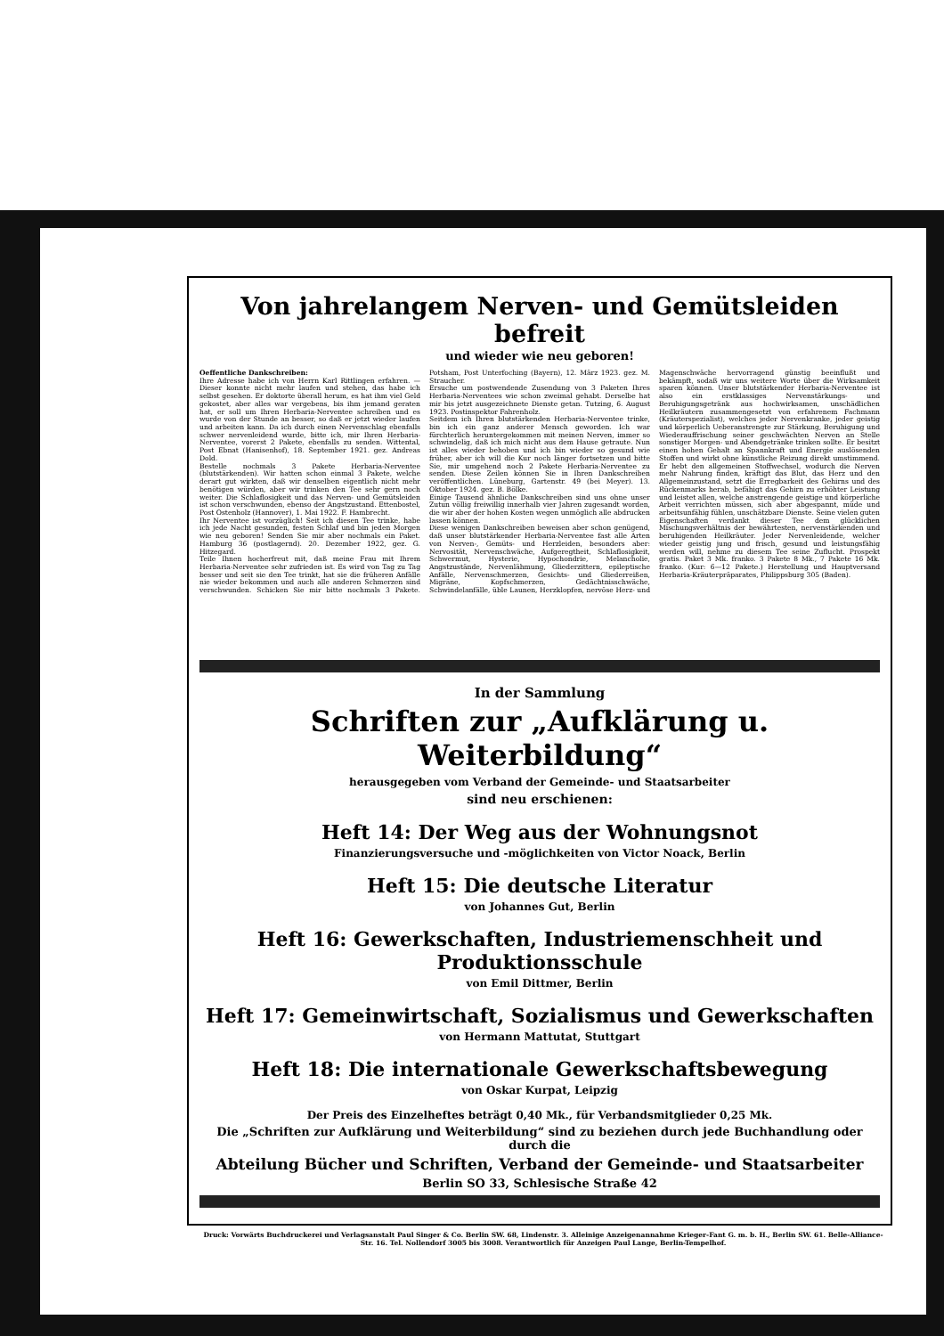Von jahrelangem Nerven- und Gemütsleiden befreit
und wieder wie neu geboren!
Oeffentliche Dankschreiben:
Ihre Adresse habe ich von Herrn Karl Rittlingen erfahren. — Dieser konnte nicht mehr laufen und stehen, das habe ich selbst gesehen. Er doktorte überall herum, es hat ihm viel Geld gekostet, aber alles war vergebens, bis ihm jemand geraten hat, er soll um Ihren Herbaria-Nerventee schreiben und es wurde von der Stunde an besser, so daß er jetzt wieder laufen und arbeiten kann. Da ich durch einen Nervenschlag ebenfalls schwer nervenleidend wurde, bitte ich, mir Ihren Herbaria-Nerventee, vorerst 2 Pakete, ebenfalls zu senden. Wittental, Post Ebnat (Hanisenhof), 18. September 1921. gez. Andreas Dold.
Bestelle nochmals 3 Pakete Herbaria-Nerventee (blutstärkenden). Wir hatten schon einmal 3 Pakete, welche derart gut wirkten, daß wir denselben eigentlich nicht mehr benötigen würden, aber wir trinken den Tee sehr gern noch weiter. Die Schlaflosigkeit und das Nerven- und Gemütsleiden ist schon verschwunden, ebenso der Angstzustand. Ettenbostel, Post Ostenholz (Hannover), 1. Mai 1922. F. Hambrecht.
Ihr Nerventee ist vorzüglich! Seit ich diesen Tee trinke, habe ich jede Nacht gesunden, festen Schlaf und bin jeden Morgen wie neu geboren! Senden Sie mir aber nochmals ein Paket. Hamburg 36 (postlagernd). 20. Dezember 1922, gez. G. Hitzegard.
Teile Ihnen hocherfreut mit, daß meine Frau mit Ihrem Herbaria-Nerventee sehr zufrieden ist. Es wird von Tag zu Tag besser und seit sie den Tee trinkt, hat sie die früheren Anfälle nie wieder bekommen und auch alle anderen Schmerzen sind verschwunden. Schicken Sie mir bitte nochmals 3 Pakete. Potsham, Post Unterfoching (Bayern), 12. März 1923. gez. M. Straucher.
Ersuche um postwendende Zusendung von 3 Paketen Ihres Herbaria-Nerventees wie schon zweimal gehabt. Derselbe hat mir bis jetzt ausgezeichnete Dienste getan. Tutzing, 6. August 1923. Postinspektor Fahrenholz.
Seitdem ich Ihren blutstärkenden Herbaria-Nerventee trinke, bin ich ein ganz anderer Mensch geworden. Ich war fürchterlich heruntergekommen mit meinen Nerven, immer so schwindelig, daß ich mich nicht aus dem Hause getraute. Nun ist alles wieder behoben und ich bin wieder so gesund wie früher, aber ich will die Kur noch länger fortsetzen und bitte Sie, mir umgehend noch 2 Pakete Herbaria-Nerventee zu senden. Diese Zeilen können Sie in Ihren Dankschreiben veröffentlichen. Lüneburg, Gartenstr. 49 (bei Meyer). 13. Oktober 1924. gez. B. Bölke.
Einige Tausend ähnliche Dankschreiben sind uns ohne unser Zutun völlig freiwillig innerhalb vier Jahren zugesandt worden, die wir aber der hohen Kosten wegen unmöglich alle abdrucken lassen können.
Diese wenigen Dankschreiben beweisen aber schon genügend, daß unser blutstärkender Herbaria-Nerventee fast alle Arten von Nerven-, Gemüts- und Herzleiden, besonders aber: Nervosität, Nervenschwäche, Aufgeregtheit, Schlaflosigkeit, Schwermut, Hysterie, Hypochondrie, Melancholie, Angstzustände, Nervenlähmung, Gliederzittern, epileptische Anfälle, Nervenschmerzen, Gesichts- und Gliederreißen, Migräne, Kopfschmerzen, Gedächtnisschwäche, Schwindelanfälle, üble Launen, Herzklopfen, nervöse Herz- und Magenschwäche hervorragend günstig beeinflußt und bekämpft, sodaß wir uns weitere Worte über die Wirksamkeit sparen können. Unser blutstärkender Herbaria-Nerventee ist also ein erstklassiges Nervenstärkungs- und Beruhigungsgetränk aus hochwirksamen, unschädlichen Heilkräutern zusammengesetzt von erfahrenem Fachmann (Kräuterspezialist), welches jeder Nervenkranke, jeder geistig und körperlich Ueberanstrengte zur Stärkung, Beruhigung und Wiederauffrischung seiner geschwächten Nerven an Stelle sonstiger Morgen- und Abendgetränke trinken sollte. Er besitzt einen hohen Gehalt an Spannkraft und Energie auslösenden Stoffen und wirkt ohne künstliche Reizung direkt umstimmend. Er hebt den allgemeinen Stoffwechsel, wodurch die Nerven mehr Nahrung finden, kräftigt das Blut, das Herz und den Allgemeinzustand, setzt die Erregbarkeit des Gehirns und des Rückenmarks herab, befähigt das Gehirn zu erhöhter Leistung und leistet allen, welche anstrengende geistige und körperliche Arbeit verrichten müssen, sich aber abgespannt, müde und arbeitsunfähig fühlen, unschätzbare Dienste. Seine vielen guten Eigenschaften verdankt dieser Tee dem glücklichen Mischungsverhältnis der bewährtesten, nervenstärkenden und beruhigenden Heilkräuter. Jeder Nervenleidende, welcher wieder geistig jung und frisch, gesund und leistungsfähig werden will, nehme zu diesem Tee seine Zuflucht. Prospekt gratis. Paket 3 Mk. franko. 3 Pakete 8 Mk., 7 Pakete 16 Mk. franko. (Kur: 6—12 Pakete.) Herstellung und Hauptversand Herbaria-Kräuterpräparates, Philippsburg 305 (Baden).
In der Sammlung
Schriften zur „Aufklärung u. Weiterbildung“
herausgegeben vom Verband der Gemeinde- und Staatsarbeiter
sind neu erschienen:
Heft 14: Der Weg aus der Wohnungsnot
Finanzierungsversuche und -möglichkeiten von Victor Noack, Berlin
Heft 15: Die deutsche Literatur
von Johannes Gut, Berlin
Heft 16: Gewerkschaften, Industriemenschheit und Produktionsschule
von Emil Dittmer, Berlin
Heft 17: Gemeinwirtschaft, Sozialismus und Gewerkschaften
von Hermann Mattutat, Stuttgart
Heft 18: Die internationale Gewerkschaftsbewegung
von Oskar Kurpat, Leipzig
Der Preis des Einzelheftes beträgt 0,40 Mk., für Verbandsmitglieder 0,25 Mk.
Die „Schriften zur Aufklärung und Weiterbildung“ sind zu beziehen durch jede Buchhandlung oder durch die
Abteilung Bücher und Schriften, Verband der Gemeinde- und Staatsarbeiter
Berlin SO 33, Schlesische Straße 42
Druck: Vorwärts Buchdruckerei und Verlagsanstalt Paul Singer & Co. Berlin SW. 68, Lindenstr. 3. Alleinige Anzeigenannahme Krieger-Fant G. m. b. H., Berlin SW. 61. Belle-Alliance-Str. 16. Tel. Nollendorf 3005 bis 3008. Verantwortlich für Anzeigen Paul Lange, Berlin-Tempelhof.